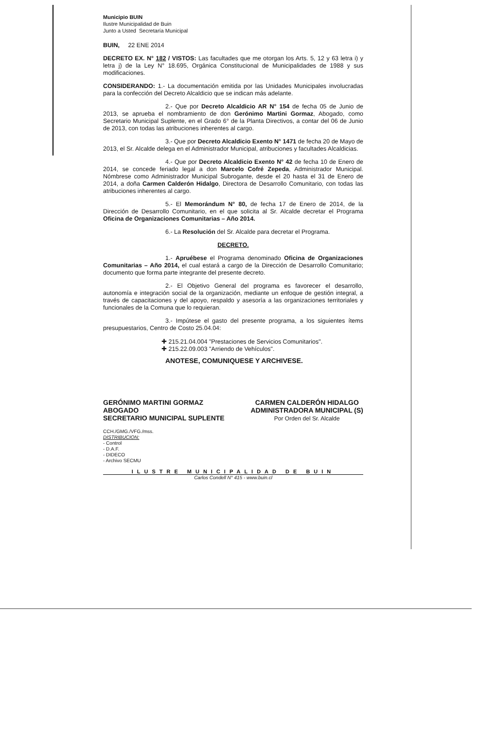Municipio BUIN
Ilustre Municipalidad de Buin
Junto a Usted Secretaría Municipal
BUIN, 22 ENE 2014
DECRETO EX. N° 182 / VISTOS: Las facultades que me otorgan los Arts. 5, 12 y 63 letra i) y letra j) de la Ley N° 18.695, Orgánica Constitucional de Municipalidades de 1988 y sus modificaciones.
CONSIDERANDO: 1.- La documentación emitida por las Unidades Municipales involucradas para la confección del Decreto Alcaldicio que se indican más adelante.
2.- Que por Decreto Alcaldicio AR N° 154 de fecha 05 de Junio de 2013, se aprueba el nombramiento de don Gerónimo Martini Gormaz, Abogado, como Secretario Municipal Suplente, en el Grado 6° de la Planta Directivos, a contar del 06 de Junio de 2013, con todas las atribuciones inherentes al cargo.
3.- Que por Decreto Alcaldicio Exento N° 1471 de fecha 20 de Mayo de 2013, el Sr. Alcalde delega en el Administrador Municipal, atribuciones y facultades Alcaldicias.
4.- Que por Decreto Alcaldicio Exento N° 42 de fecha 10 de Enero de 2014, se concede feriado legal a don Marcelo Cofré Zepeda, Administrador Municipal. Nómbrese como Administrador Municipal Subrogante, desde el 20 hasta el 31 de Enero de 2014, a doña Carmen Calderón Hidalgo, Directora de Desarrollo Comunitario, con todas las atribuciones inherentes al cargo.
5.- El Memorándum N° 80, de fecha 17 de Enero de 2014, de la Dirección de Desarrollo Comunitario, en el que solicita al Sr. Alcalde decretar el Programa Oficina de Organizaciones Comunitarias – Año 2014.
6.- La Resolución del Sr. Alcalde para decretar el Programa.
DECRETO.
1.- Apruébese el Programa denominado Oficina de Organizaciones Comunitarias – Año 2014, el cual estará a cargo de la Dirección de Desarrollo Comunitario; documento que forma parte integrante del presente decreto.
2.- El Objetivo General del programa es favorecer el desarrollo, autonomía e integración social de la organización, mediante un enfoque de gestión integral, a través de capacitaciones y del apoyo, respaldo y asesoría a las organizaciones territoriales y funcionales de la Comuna que lo requieran.
3.- Impútese el gasto del presente programa, a los siguientes ítems presupuestarios, Centro de Costo 25.04.04:
✚ 215.21.04.004 "Prestaciones de Servicios Comunitarios".
✚ 215.22.09.003 "Arriendo de Vehículos".
ANOTESE, COMUNIQUESE Y ARCHIVESE.
GERÓNIMO MARTINI GORMAZ
ABOGADO
SECRETARIO MUNICIPAL SUPLENTE
CARMEN CALDERÓN HIDALGO
ADMINISTRADORA MUNICIPAL (S)
Por Orden del Sr. Alcalde
CCH./GMG./VFG./mss.
DISTRIBUCION:
- Control
- D.A.F.
- DIDECO
- Archivo SECMU
ILUSTRE MUNICIPALIDAD DE BUIN
Carlos Condell N° 415 - www.buin.cl